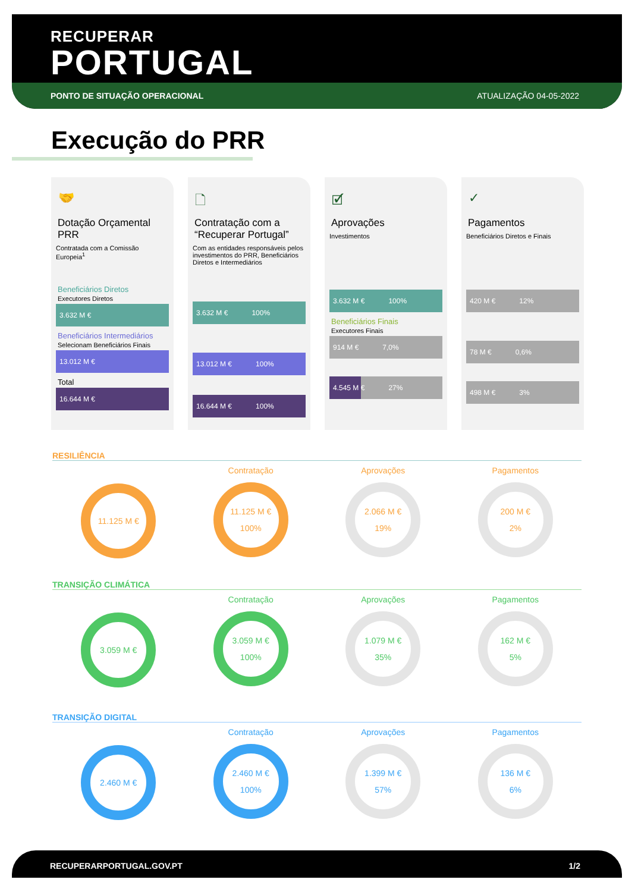RECUPERAR
PORTUGAL
PONTO DE SITUAÇÃO OPERACIONAL ATUALIZAÇÃO 04-05-2022
Execução do PRR
🤝
Dotação Orçamental PRR
Contratada com a Comissão Europeia<sup>1</sup>
Beneficiários Diretos
Executores Diretos
3.632 M €
Beneficiários Intermediários
Selecionam Beneficiários Finais
13.012 M €
Total
16.644 M €
🗋
Contratação com a “Recuperar Portugal”
Com as entidades responsáveis pelos investimentos do PRR, Beneficiários Diretos e Intermediários
3.632 M € 100%
13.012 M € 100%
16.644 M € 100%
🗹
Aprovações
Investimentos
3.632 M € 100%
Beneficiários Finais
Executores Finais
914 M € 7,0%
4.545 M € 27%
✓
Pagamentos
Beneficiários Diretos e Finais
420 M € 12%
78 M € 0,6%
498 M € 3%
RESILIÊNCIA
11.125 M €
Contratação
11.125 M €
100%
Aprovações
2.066 M €
19%
Pagamentos
200 M €
2%
TRANSIÇÃO CLIMÁTICA
3.059 M €
Contratação
3.059 M €
100%
Aprovações
1.079 M €
35%
Pagamentos
162 M €
5%
TRANSIÇÃO DIGITAL
2.460 M €
Contratação
2.460 M €
100%
Aprovações
1.399 M €
57%
Pagamentos
136 M €
6%
RECUPERARPORTUGAL.GOV.PT 1/2